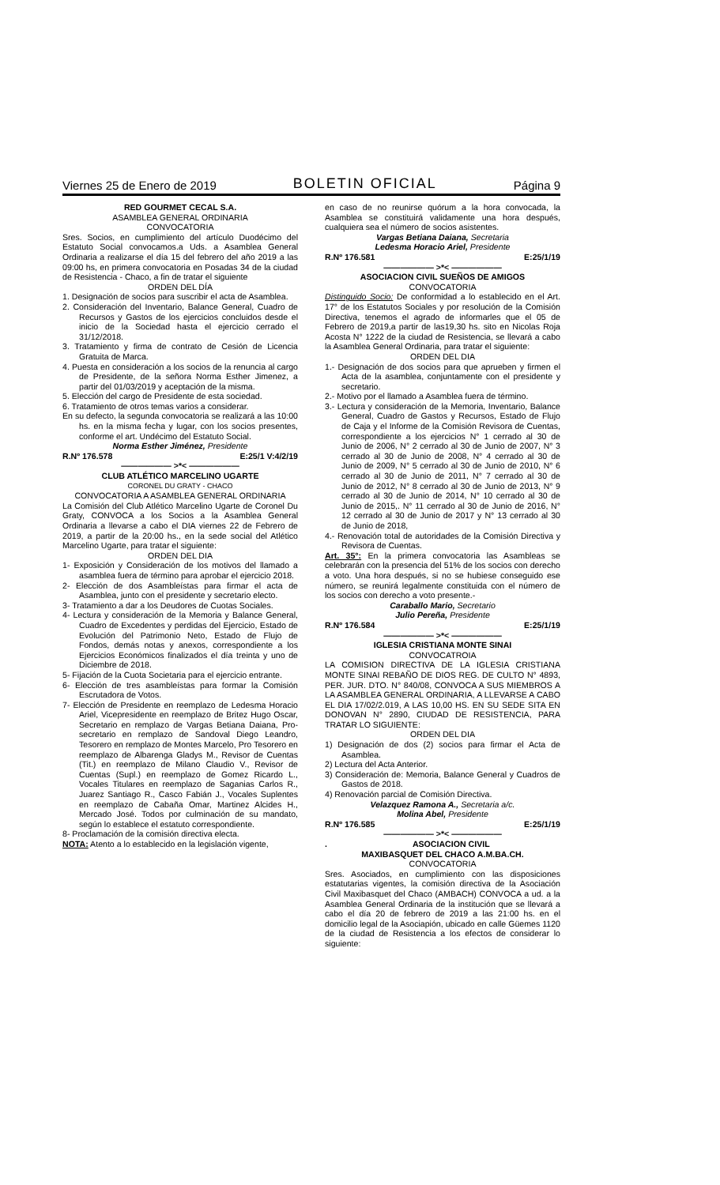Viernes 25 de Enero de 2019 BOLETIN OFICIAL Página 9
RED GOURMET CECAL S.A.
ASAMBLEA GENERAL ORDINARIA
CONVOCATORIA
Sres. Socios, en cumplimiento del artículo Duodécimo del Estatuto Social convocamos.a Uds. a Asamblea General Ordinaria a realizarse el día 15 del febrero del año 2019 a las 09:00 hs, en primera convocatoria en Posadas 34 de la ciudad de Resistencia - Chaco, a fin de tratar el siguiente
ORDEN DEL DÍA
1. Designación de socios para suscribir el acta de Asamblea.
2. Consideración del Inventario, Balance General, Cuadro de Recursos y Gastos de los ejercicios concluidos desde el inicio de la Sociedad hasta el ejercicio cerrado el 31/12/2018.
3. Tratamiento y firma de contrato de Cesión de Licencia Gratuita de Marca.
4. Puesta en consideración a los socios de la renuncia al cargo de Presidente, de la señora Norma Esther Jimenez, a partir del 01/03/2019 y aceptación de la misma.
5. Elección del cargo de Presidente de esta sociedad.
6. Tratamiento de otros temas varios a considerar.
En su defecto, la segunda convocatoria se realizará a las 10:00 hs. en la misma fecha y lugar, con los socios presentes, conforme el art. Undécimo del Estatuto Social.
Norma Esther Jiménez, Presidente
R.Nº 176.578 E:25/1 V:4/2/19
—————— >*< ——————
CLUB ATLÉTICO MARCELINO UGARTE
CORONEL DU GRATY - CHACO
CONVOCATORIA A ASAMBLEA GENERAL ORDINARIA
La Comisión del Club Atlético Marcelino Ugarte de Coronel Du Graty, CONVOCA a los Socios a la Asamblea General Ordinaria a llevarse a cabo el DIA viernes 22 de Febrero de 2019, a partir de la 20:00 hs., en la sede social del Atlético Marcelino Ugarte, para tratar el siguiente:
ORDEN DEL DIA
1- Exposición y Consideración de los motivos del llamado a asamblea fuera de término para aprobar el ejercicio 2018.
2- Elección de dos Asambleístas para firmar el acta de Asamblea, junto con el presidente y secretario electo.
3- Tratamiento a dar a los Deudores de Cuotas Sociales.
4- Lectura y consideración de la Memoria y Balance General, Cuadro de Excedentes y perdidas del Ejercicio, Estado de Evolución del Patrimonio Neto, Estado de Flujo de Fondos, demás notas y anexos, correspondiente a los Ejercicios Económicos finalizados el día treinta y uno de Diciembre de 2018.
5- Fijación de la Cuota Societaria para el ejercicio entrante.
6- Elección de tres asambleístas para formar la Comisión Escrutadora de Votos.
7- Elección de Presidente en reemplazo de Ledesma Horacio Ariel, Vicepresidente en reemplazo de Britez Hugo Oscar, Secretario en remplazo de Vargas Betiana Daiana, Pro-secretario en remplazo de Sandoval Diego Leandro, Tesorero en remplazo de Montes Marcelo, Pro Tesorero en reemplazo de Albarenga Gladys M., Revisor de Cuentas (Tit.) en reemplazo de Milano Claudio V., Revisor de Cuentas (Supl.) en reemplazo de Gomez Ricardo L., Vocales Titulares en reemplazo de Saganias Carlos R., Juarez Santiago R., Casco Fabián J., Vocales Suplentes en reemplazo de Cabaña Omar, Martinez Alcides H., Mercado José. Todos por culminación de su mandato, según lo establece el estatuto correspondiente.
8- Proclamación de la comisión directiva electa.
NOTA: Atento a lo establecido en la legislación vigente,
en caso de no reunirse quórum a la hora convocada, la Asamblea se constituirá validamente una hora después, cualquiera sea el número de socios asistentes.
Vargas Betiana Daiana, Secretaria
Ledesma Horacio Ariel, Presidente
R.Nº 176.581 E:25/1/19
—————— >*< ——————
ASOCIACION CIVIL SUEÑOS DE AMIGOS
CONVOCATORIA
Distinguido Socio: De conformidad a lo establecido en el Art. 17° de los Estatutos Sociales y por resolución de la Comisión Directiva, tenemos el agrado de informarles que el 05 de Febrero de 2019,a partir de las19,30 hs. sito en Nicolas Roja Acosta N° 1222 de la ciudad de Resistencia, se llevará a cabo la Asamblea General Ordinaria, para tratar el siguiente:
ORDEN DEL DIA
1.- Designación de dos socios para que aprueben y firmen el Acta de la asamblea, conjuntamente con el presidente y secretario.
2.- Motivo por el llamado a Asamblea fuera de término.
3.- Lectura y consideración de la Memoria, Inventario, Balance General, Cuadro de Gastos y Recursos, Estado de Flujo de Caja y el Informe de la Comisión Revisora de Cuentas, correspondiente a los ejercicios N° 1 cerrado al 30 de Junio de 2006, N° 2 cerrado al 30 de Junio de 2007, N° 3 cerrado al 30 de Junio de 2008, N° 4 cerrado al 30 de Junio de 2009, N° 5 cerrado al 30 de Junio de 2010, N° 6 cerrado al 30 de Junio de 2011, N° 7 cerrado al 30 de Junio de 2012, N° 8 cerrado al 30 de Junio de 2013, N° 9 cerrado al 30 de Junio de 2014, N° 10 cerrado al 30 de Junio de 2015,. N° 11 cerrado al 30 de Junio de 2016, N° 12 cerrado al 30 de Junio de 2017 y N° 13 cerrado al 30 de Junio de 2018,
4.- Renovación total de autoridades de la Comisión Directiva y Revisora de Cuentas.
Art. 35°: En la primera convocatoria las Asambleas se celebrarán con la presencia del 51% de los socios con derecho a voto. Una hora después, si no se hubiese conseguido ese número, se reunirá legalmente constituida con el número de los socios con derecho a voto presente.-
Caraballo Mario, Secretario
Julio Pereña, Presidente
R.Nº 176.584 E:25/1/19
—————— >*< ——————
IGLESIA CRISTIANA MONTE SINAI
CONVOCATROIA
LA COMISION DIRECTIVA DE LA IGLESIA CRISTIANA MONTE SINAI REBAÑO DE DIOS REG. DE CULTO N° 4893, PER. JUR. DTO. N° 840/08, CONVOCA A SUS MIEMBROS A LA ASAMBLEA GENERAL ORDINARIA, A LLEVARSE A CABO EL DIA 17/02/2.019, A LAS 10,00 HS. EN SU SEDE SITA EN DONOVAN N° 2890, CIUDAD DE RESISTENCIA, PARA TRATAR LO SIGUIENTE:
ORDEN DEL DIA
1) Designación de dos (2) socios para firmar el Acta de Asamblea.
2) Lectura del Acta Anterior.
3) Consideración de: Memoria, Balance General y Cuadros de Gastos de 2018.
4) Renovación parcial de Comisión Directiva.
Velazquez Ramona A., Secretaria a/c.
Molina Abel, Presidente
R.Nº 176.585 E:25/1/19
—————— >*< ——————
. ASOCIACION CIVIL
MAXIBASQUET DEL CHACO A.M.BA.CH.
CONVOCATORIA
Sres. Asociados, en cumplimiento con las disposiciones estatutarias vigentes, la comisión directiva de la Asociación Civil Maxibasquet del Chaco (AMBACH) CONVOCA a ud. a la Asamblea General Ordinaria de la institución que se llevará a cabo el día 20 de febrero de 2019 a las 21:00 hs. en el domicilio legal de la Asociapión, ubicado en calle Güemes 1120 de la ciudad de Resistencia a los efectos de considerar lo siguiente: